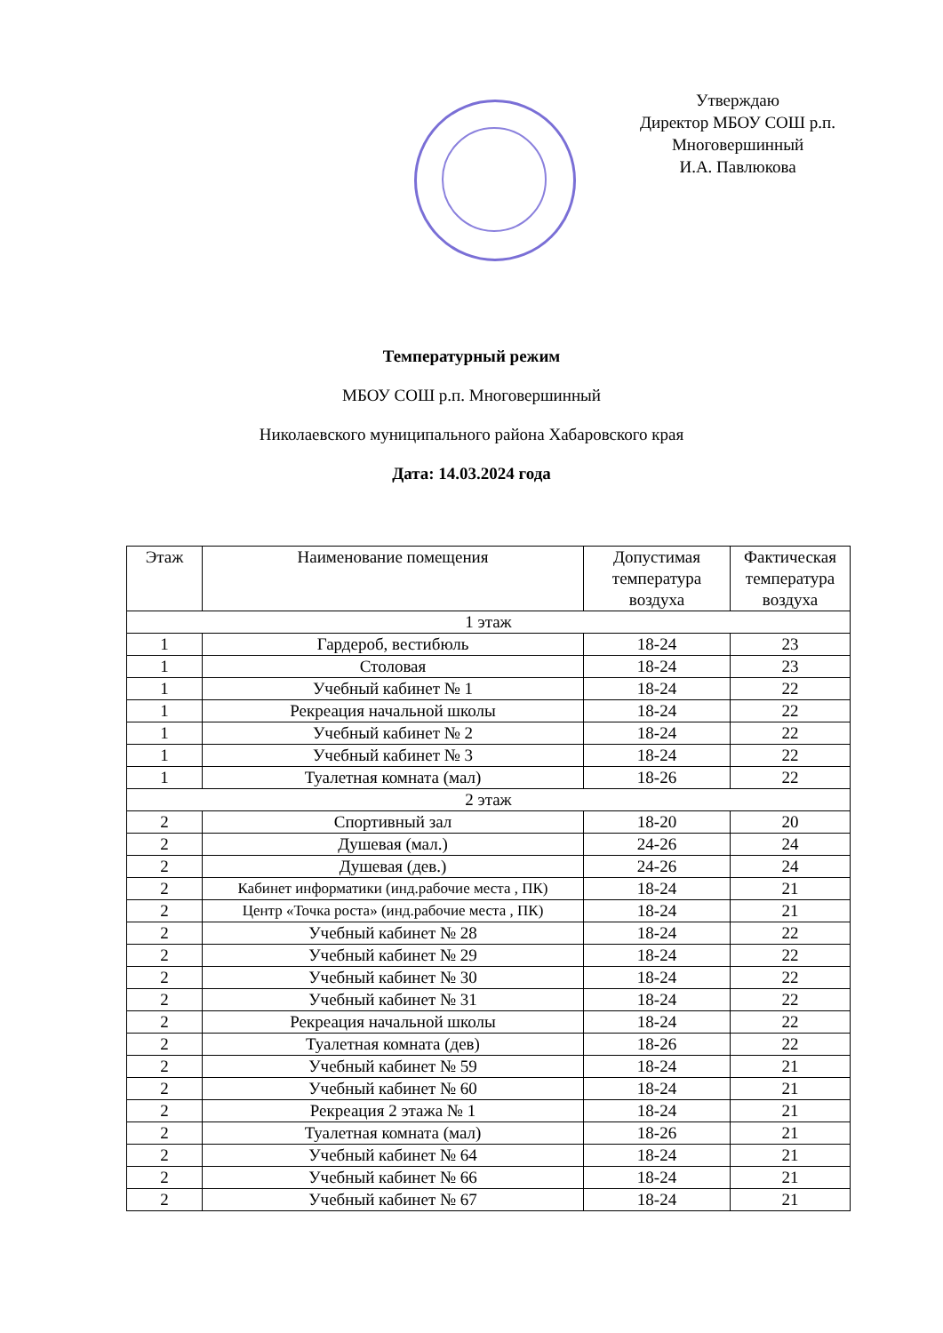Утверждаю
Директор МБОУ СОШ р.п.
Многовершинный
И.А. Павлюкова
Температурный режим
МБОУ СОШ р.п. Многовершинный
Николаевского муниципального района Хабаровского края
Дата: 14.03.2024 года
| Этаж | Наименование помещения | Допустимая температура воздуха | Фактическая температура воздуха |
| --- | --- | --- | --- |
| 1 этаж | | | |
| 1 | Гардероб, вестибюль | 18-24 | 23 |
| 1 | Столовая | 18-24 | 23 |
| 1 | Учебный кабинет № 1 | 18-24 | 22 |
| 1 | Рекреация начальной школы | 18-24 | 22 |
| 1 | Учебный кабинет № 2 | 18-24 | 22 |
| 1 | Учебный кабинет № 3 | 18-24 | 22 |
| 1 | Туалетная комната (мал) | 18-26 | 22 |
| 2 этаж | | | |
| 2 | Спортивный зал | 18-20 | 20 |
| 2 | Душевая (мал.) | 24-26 | 24 |
| 2 | Душевая (дев.) | 24-26 | 24 |
| 2 | Кабинет информатики (инд.рабочие места , ПК) | 18-24 | 21 |
| 2 | Центр «Точка роста» (инд.рабочие места , ПК) | 18-24 | 21 |
| 2 | Учебный кабинет № 28 | 18-24 | 22 |
| 2 | Учебный кабинет № 29 | 18-24 | 22 |
| 2 | Учебный кабинет № 30 | 18-24 | 22 |
| 2 | Учебный кабинет № 31 | 18-24 | 22 |
| 2 | Рекреация начальной школы | 18-24 | 22 |
| 2 | Туалетная комната (дев) | 18-26 | 22 |
| 2 | Учебный кабинет № 59 | 18-24 | 21 |
| 2 | Учебный кабинет № 60 | 18-24 | 21 |
| 2 | Рекреация 2 этажа № 1 | 18-24 | 21 |
| 2 | Туалетная комната (мал) | 18-26 | 21 |
| 2 | Учебный кабинет № 64 | 18-24 | 21 |
| 2 | Учебный кабинет № 66 | 18-24 | 21 |
| 2 | Учебный кабинет № 67 | 18-24 | 21 |